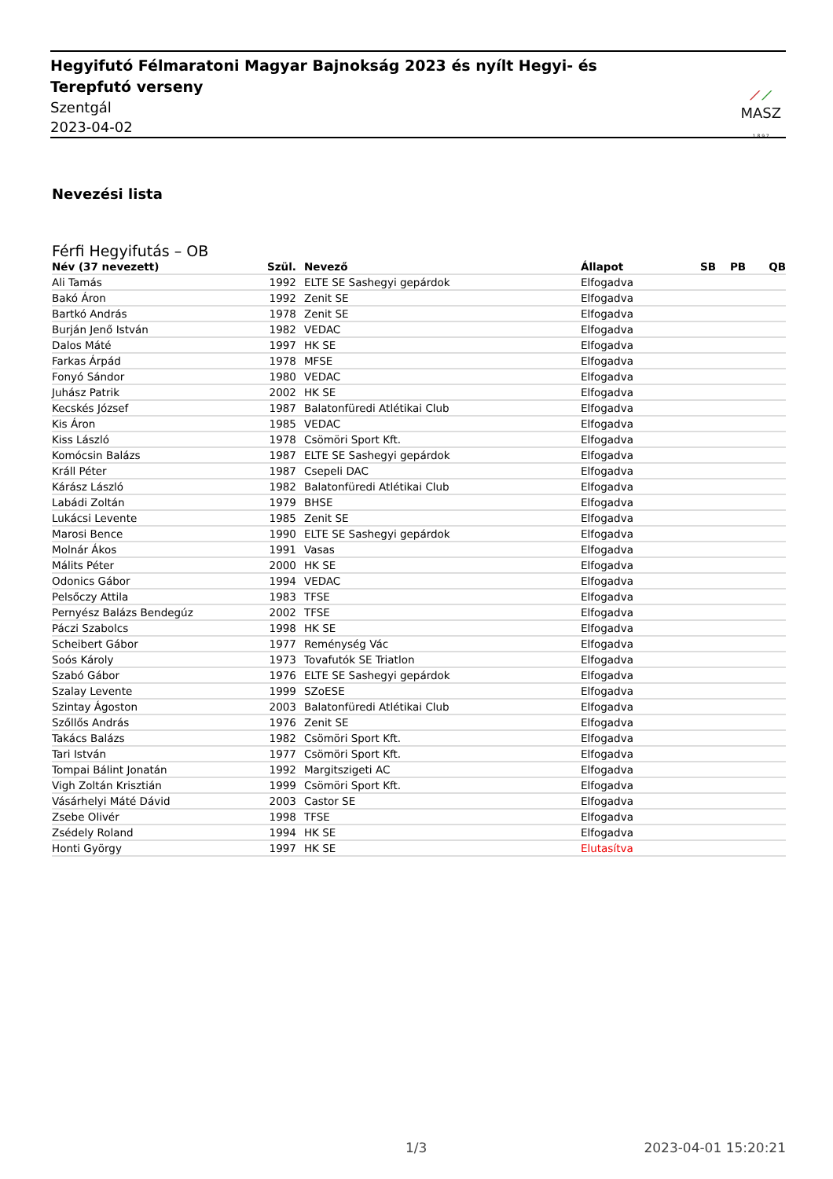Hegyifutó Félmaratoni Magyar Bajnokság 2023 és nyílt Hegyi- és Terepfutó verseny
Szentgál
2023-04-02
⟋⟋
MASZ
1 8 9 7
Nevezési lista
Férfi Hegyifutás – OB
| Név (37 nevezett) | Szül. | Nevező | Állapot | SB | PB | QB |
| --- | --- | --- | --- | --- | --- | --- |
| Ali Tamás | 1992 | ELTE SE Sashegyi gepárdok | Elfogadva | | | |
| Bakó Áron | 1992 | Zenit SE | Elfogadva | | | |
| Bartkó András | 1978 | Zenit SE | Elfogadva | | | |
| Burján Jenő István | 1982 | VEDAC | Elfogadva | | | |
| Dalos Máté | 1997 | HK SE | Elfogadva | | | |
| Farkas Árpád | 1978 | MFSE | Elfogadva | | | |
| Fonyó Sándor | 1980 | VEDAC | Elfogadva | | | |
| Juhász Patrik | 2002 | HK SE | Elfogadva | | | |
| Kecskés József | 1987 | Balatonfüredi Atlétikai Club | Elfogadva | | | |
| Kis Áron | 1985 | VEDAC | Elfogadva | | | |
| Kiss László | 1978 | Csömöri Sport Kft. | Elfogadva | | | |
| Komócsin Balázs | 1987 | ELTE SE Sashegyi gepárdok | Elfogadva | | | |
| Králl Péter | 1987 | Csepeli DAC | Elfogadva | | | |
| Kárász László | 1982 | Balatonfüredi Atlétikai Club | Elfogadva | | | |
| Labádi Zoltán | 1979 | BHSE | Elfogadva | | | |
| Lukácsi Levente | 1985 | Zenit SE | Elfogadva | | | |
| Marosi Bence | 1990 | ELTE SE Sashegyi gepárdok | Elfogadva | | | |
| Molnár Ákos | 1991 | Vasas | Elfogadva | | | |
| Málits Péter | 2000 | HK SE | Elfogadva | | | |
| Odonics Gábor | 1994 | VEDAC | Elfogadva | | | |
| Pelsőczy Attila | 1983 | TFSE | Elfogadva | | | |
| Pernyész Balázs Bendegúz | 2002 | TFSE | Elfogadva | | | |
| Páczi Szabolcs | 1998 | HK SE | Elfogadva | | | |
| Scheibert Gábor | 1977 | Reménység Vác | Elfogadva | | | |
| Soós Károly | 1973 | Tovafutók SE Triatlon | Elfogadva | | | |
| Szabó Gábor | 1976 | ELTE SE Sashegyi gepárdok | Elfogadva | | | |
| Szalay Levente | 1999 | SZoESE | Elfogadva | | | |
| Szintay Ágoston | 2003 | Balatonfüredi Atlétikai Club | Elfogadva | | | |
| Szőllős András | 1976 | Zenit SE | Elfogadva | | | |
| Takács Balázs | 1982 | Csömöri Sport Kft. | Elfogadva | | | |
| Tari István | 1977 | Csömöri Sport Kft. | Elfogadva | | | |
| Tompai Bálint Jonatán | 1992 | Margitszigeti AC | Elfogadva | | | |
| Vigh Zoltán Krisztián | 1999 | Csömöri Sport Kft. | Elfogadva | | | |
| Vásárhelyi Máté Dávid | 2003 | Castor SE | Elfogadva | | | |
| Zsebe Olivér | 1998 | TFSE | Elfogadva | | | |
| Zsédely Roland | 1994 | HK SE | Elfogadva | | | |
| Honti György | 1997 | HK SE | Elutasítva | | | |
1/3 2023-04-01 15:20:21